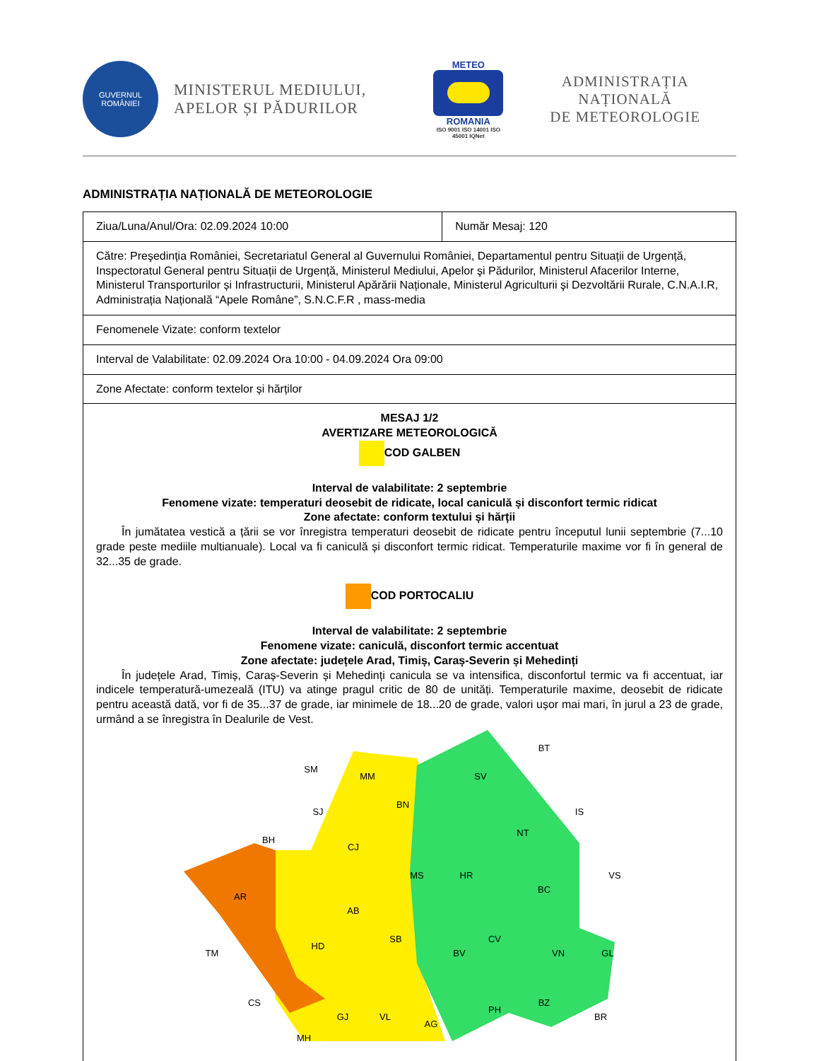GUVERNUL
ROMÂNIEI
MINISTERUL MEDIULUI,
APELOR ȘI PĂDURILOR
METEO
ROMANIA
ISO 9001 ISO 14001 ISO 45001 IQNet
ADMINISTRAȚIA NAȚIONALĂ
DE METEOROLOGIE
ADMINISTRAȚIA NAȚIONALĂ DE METEOROLOGIE
| Ziua/Luna/Anul/Ora: 02.09.2024 10:00 | Număr Mesaj: 120 |
| Către: Preşedinția României, Secretariatul General al Guvernului României, Departamentul pentru Situații de Urgență, Inspectoratul General pentru Situații de Urgență, Ministerul Mediului, Apelor şi Pădurilor, Ministerul Afacerilor Interne, Ministerul Transporturilor și Infrastructurii, Ministerul Apărării Naționale, Ministerul Agriculturii şi Dezvoltării Rurale, C.N.A.I.R, Administrația Națională “Apele Române”, S.N.C.F.R , mass-media | |
| Fenomenele Vizate: conform textelor | |
| Interval de Valabilitate: 02.09.2024 Ora 10:00 - 04.09.2024 Ora 09:00 | |
| Zone Afectate: conform textelor și hărților | |
| MESAJ 1/2 AVERTIZARE METEOROLOGICĂ COD GALBEN Interval de valabilitate: 2 septembrie Fenomene vizate: temperaturi deosebit de ridicate, local caniculă și disconfort termic ridicat Zone afectate: conform textului și hărții În jumătatea vestică a țării se vor înregistra temperaturi deosebit de ridicate pentru începutul lunii septembrie (7...10 grade peste mediile multianuale). Local va fi caniculă și disconfort termic ridicat. Temperaturile maxime vor fi în general de 32...35 de grade. COD PORTOCALIU Interval de valabilitate: 2 septembrie Fenomene vizate: caniculă, disconfort termic accentuat Zone afectate: județele Arad, Timiș, Caraș-Severin și Mehedinți În județele Arad, Timiș, Caraș-Severin și Mehedinți canicula se va intensifica, disconfortul termic va fi accentuat, iar indicele temperatură-umezeală (ITU) va atinge pragul critic de 80 de unități. Temperaturile maxime, deosebit de ridicate pentru această dată, vor fi de 35...37 de grade, iar minimele de 18...20 de grade, valori ușor mai mari, în jurul a 23 de grade, urmând a se înregistra în Dealurile de Vest. SM MM SJ BN BH CJ MS AB SB HD AR TM CS MH GJ VL AG SV BT IS NT VS BC HR CV BV VN GL PH BZ BR | |